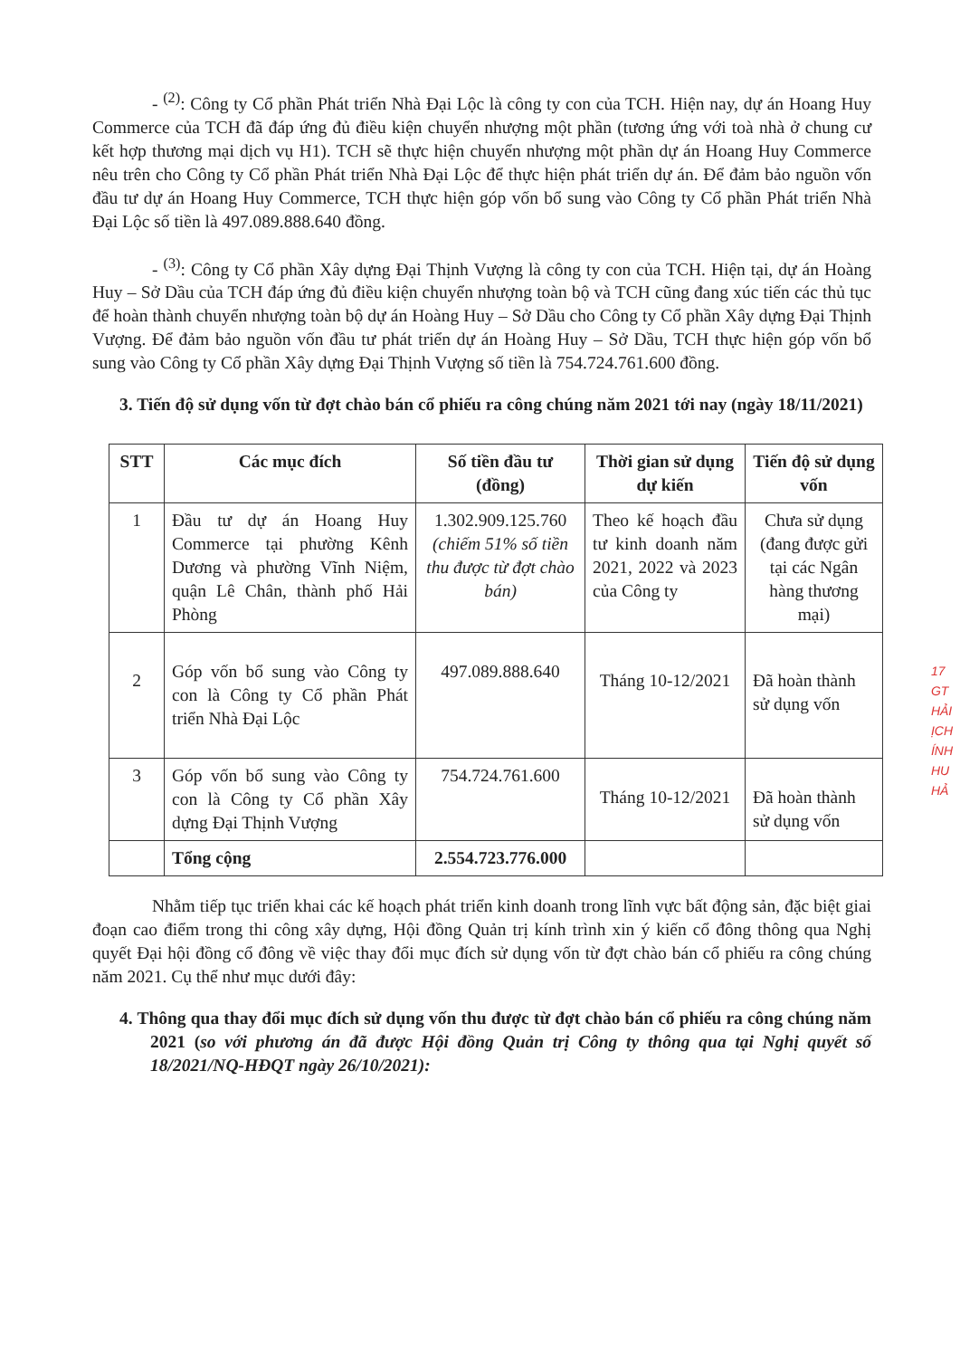- <sup>(2)</sup>: Công ty Cổ phần Phát triển Nhà Đại Lộc là công ty con của TCH. Hiện nay, dự án Hoang Huy Commerce của TCH đã đáp ứng đủ điều kiện chuyển nhượng một phần (tương ứng với toà nhà ở chung cư kết hợp thương mại dịch vụ H1). TCH sẽ thực hiện chuyển nhượng một phần dự án Hoang Huy Commerce nêu trên cho Công ty Cổ phần Phát triển Nhà Đại Lộc để thực hiện phát triển dự án. Để đảm bảo nguồn vốn đầu tư dự án Hoang Huy Commerce, TCH thực hiện góp vốn bổ sung vào Công ty Cổ phần Phát triển Nhà Đại Lộc số tiền là 497.089.888.640 đồng.
- <sup>(3)</sup>: Công ty Cổ phần Xây dựng Đại Thịnh Vượng là công ty con của TCH. Hiện tại, dự án Hoàng Huy – Sở Dầu của TCH đáp ứng đủ điều kiện chuyển nhượng toàn bộ và TCH cũng đang xúc tiến các thủ tục để hoàn thành chuyển nhượng toàn bộ dự án Hoàng Huy – Sở Dầu cho Công ty Cổ phần Xây dựng Đại Thịnh Vượng. Để đảm bảo nguồn vốn đầu tư phát triển dự án Hoàng Huy – Sở Dầu, TCH thực hiện góp vốn bổ sung vào Công ty Cổ phần Xây dựng Đại Thịnh Vượng số tiền là 754.724.761.600 đồng.
3. Tiến độ sử dụng vốn từ đợt chào bán cổ phiếu ra công chúng năm 2021 tới nay (ngày 18/11/2021)
| STT | Các mục đích | Số tiền đầu tư (đồng) | Thời gian sử dụng dự kiến | Tiến độ sử dụng vốn |
| --- | --- | --- | --- | --- |
| 1 | Đầu tư dự án Hoang Huy Commerce tại phường Kênh Dương và phường Vĩnh Niệm, quận Lê Chân, thành phố Hải Phòng | 1.302.909.125.760 (chiếm 51% số tiền thu được từ đợt chào bán) | Theo kế hoạch đầu tư kinh doanh năm 2021, 2022 và 2023 của Công ty | Chưa sử dụng (đang được gửi tại các Ngân hàng thương mại) |
| 2 | Góp vốn bổ sung vào Công ty con là Công ty Cổ phần Phát triển Nhà Đại Lộc | 497.089.888.640 | Tháng 10-12/2021 | Đã hoàn thành sử dụng vốn |
| 3 | Góp vốn bổ sung vào Công ty con là Công ty Cổ phần Xây dựng Đại Thịnh Vượng | 754.724.761.600 | Tháng 10-12/2021 | Đã hoàn thành sử dụng vốn |
| | Tổng cộng | 2.554.723.776.000 | | |
Nhằm tiếp tục triển khai các kế hoạch phát triển kinh doanh trong lĩnh vực bất động sản, đặc biệt giai đoạn cao điểm trong thi công xây dựng, Hội đồng Quản trị kính trình xin ý kiến cổ đông thông qua Nghị quyết Đại hội đồng cổ đông về việc thay đổi mục đích sử dụng vốn từ đợt chào bán cổ phiếu ra công chúng năm 2021. Cụ thể như mục dưới đây:
4. Thông qua thay đổi mục đích sử dụng vốn thu được từ đợt chào bán cổ phiếu ra công chúng năm 2021 (so với phương án đã được Hội đồng Quản trị Công ty thông qua tại Nghị quyết số 18/2021/NQ-HĐQT ngày 26/10/2021):
17
GT
HẢI
ỊCH
ÍNH
HU
HẢ